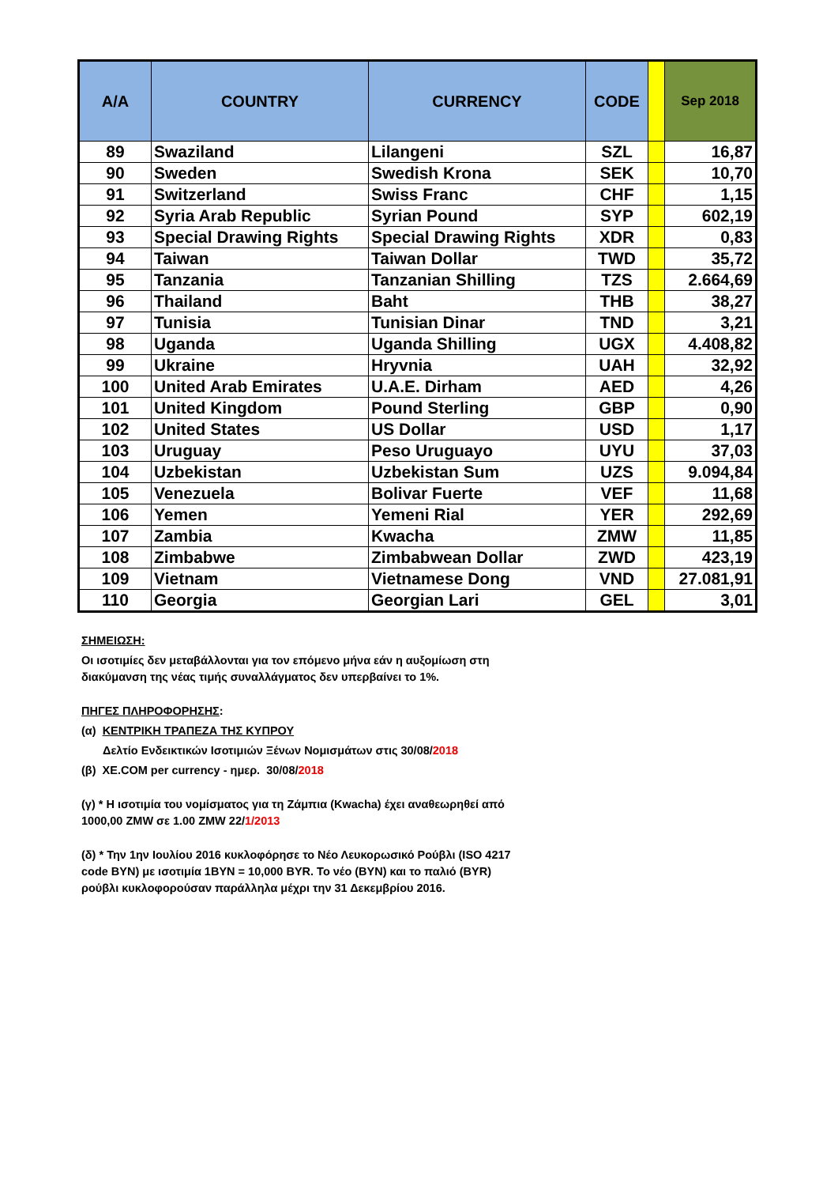| A/A | COUNTRY | CURRENCY | CODE | | Sep 2018 |
| --- | --- | --- | --- | --- | --- |
| 89 | Swaziland | Lilangeni | SZL | | 16,87 |
| 90 | Sweden | Swedish Krona | SEK | | 10,70 |
| 91 | Switzerland | Swiss Franc | CHF | | 1,15 |
| 92 | Syria Arab Republic | Syrian Pound | SYP | | 602,19 |
| 93 | Special Drawing Rights | Special Drawing Rights | XDR | | 0,83 |
| 94 | Taiwan | Taiwan Dollar | TWD | | 35,72 |
| 95 | Tanzania | Tanzanian Shilling | TZS | | 2.664,69 |
| 96 | Thailand | Baht | THB | | 38,27 |
| 97 | Tunisia | Tunisian Dinar | TND | | 3,21 |
| 98 | Uganda | Uganda Shilling | UGX | | 4.408,82 |
| 99 | Ukraine | Hryvnia | UAH | | 32,92 |
| 100 | United Arab Emirates | U.A.E. Dirham | AED | | 4,26 |
| 101 | United Kingdom | Pound Sterling | GBP | | 0,90 |
| 102 | United States | US Dollar | USD | | 1,17 |
| 103 | Uruguay | Peso Uruguayo | UYU | | 37,03 |
| 104 | Uzbekistan | Uzbekistan Sum | UZS | | 9.094,84 |
| 105 | Venezuela | Bolivar Fuerte | VEF | | 11,68 |
| 106 | Yemen | Yemeni Rial | YER | | 292,69 |
| 107 | Zambia | Kwacha | ZMW | | 11,85 |
| 108 | Zimbabwe | Zimbabwean Dollar | ZWD | | 423,19 |
| 109 | Vietnam | Vietnamese Dong | VND | | 27.081,91 |
| 110 | Georgia | Georgian Lari | GEL | | 3,01 |
ΣΗΜΕΙΩΣΗ:
Οι ισοτιμίες δεν μεταβάλλονται για τον επόμενο μήνα εάν η αυξομίωση στη
διακύμανση της νέας τιμής συναλλάγματος δεν υπερβαίνει το 1%.
ΠΗΓΕΣ ΠΛΗΡΟΦΟΡΗΣΗΣ:
(α) ΚΕΝΤΡΙΚΗ ΤΡΑΠΕΖΑ ΤΗΣ ΚΥΠΡΟΥ
Δελτίο Ενδεικτικών Ισοτιμιών Ξένων Νομισμάτων στις 30/08/2018
(β) XE.COM per currency - ημερ. 30/08/2018
(γ) * Η ισοτιμία του νομίσματος για τη Ζάμπια (Kwacha) έχει αναθεωρηθεί από
1000,00 ZMW σε 1.00 ZMW 22/1/2013
(δ) * Την 1ην Ιουλίου 2016 κυκλοφόρησε το Νέο Λευκορωσικό Ρούβλι (ISO 4217
code BYN) με ισοτιμία 1BYN = 10,000 BYR. Το νέο (BYN) και το παλιό (BYR)
ρούβλι κυκλοφορούσαν παράλληλα μέχρι την 31 Δεκεμβρίου 2016.